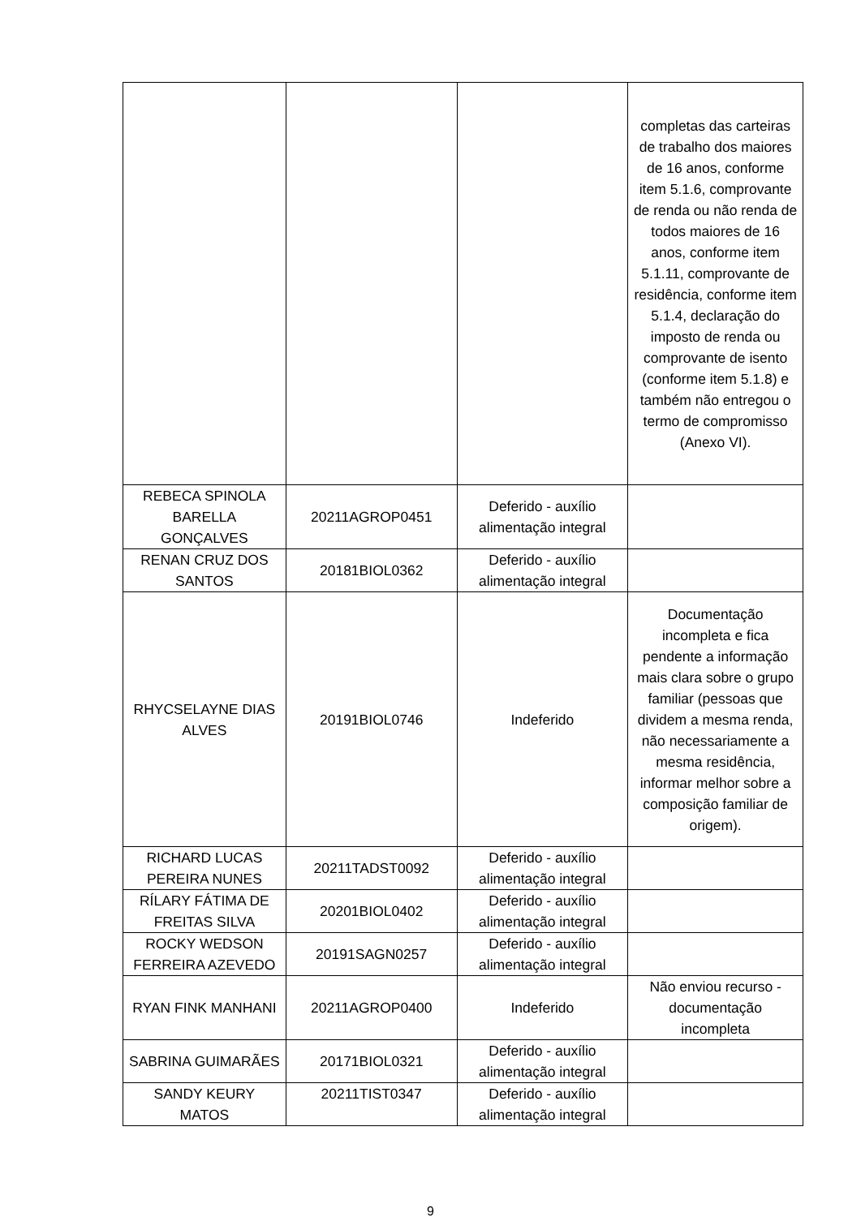| | | | completas das carteiras de trabalho dos maiores de 16 anos, conforme item 5.1.6, comprovante de renda ou não renda de todos maiores de 16 anos, conforme item 5.1.11, comprovante de residência, conforme item 5.1.4, declaração do imposto de renda ou comprovante de isento (conforme item 5.1.8) e também não entregou o termo de compromisso (Anexo VI). |
| REBECA SPINOLA BARELLA GONÇALVES | 20211AGROP0451 | Deferido - auxílio alimentação integral | |
| RENAN CRUZ DOS SANTOS | 20181BIOL0362 | Deferido - auxílio alimentação integral | |
| RHYCSELAYNE DIAS ALVES | 20191BIOL0746 | Indeferido | Documentação incompleta e fica pendente a informação mais clara sobre o grupo familiar (pessoas que dividem a mesma renda, não necessariamente a mesma residência, informar melhor sobre a composição familiar de origem). |
| RICHARD LUCAS PEREIRA NUNES | 20211TADST0092 | Deferido - auxílio alimentação integral | |
| RÍLARY FÁTIMA DE FREITAS SILVA | 20201BIOL0402 | Deferido - auxílio alimentação integral | |
| ROCKY WEDSON FERREIRA AZEVEDO | 20191SAGN0257 | Deferido - auxílio alimentação integral | |
| RYAN FINK MANHANI | 20211AGROP0400 | Indeferido | Não enviou recurso - documentação incompleta |
| SABRINA GUIMARÃES | 20171BIOL0321 | Deferido - auxílio alimentação integral | |
| SANDY KEURY MATOS | 20211TIST0347 | Deferido - auxílio alimentação integral | |
9